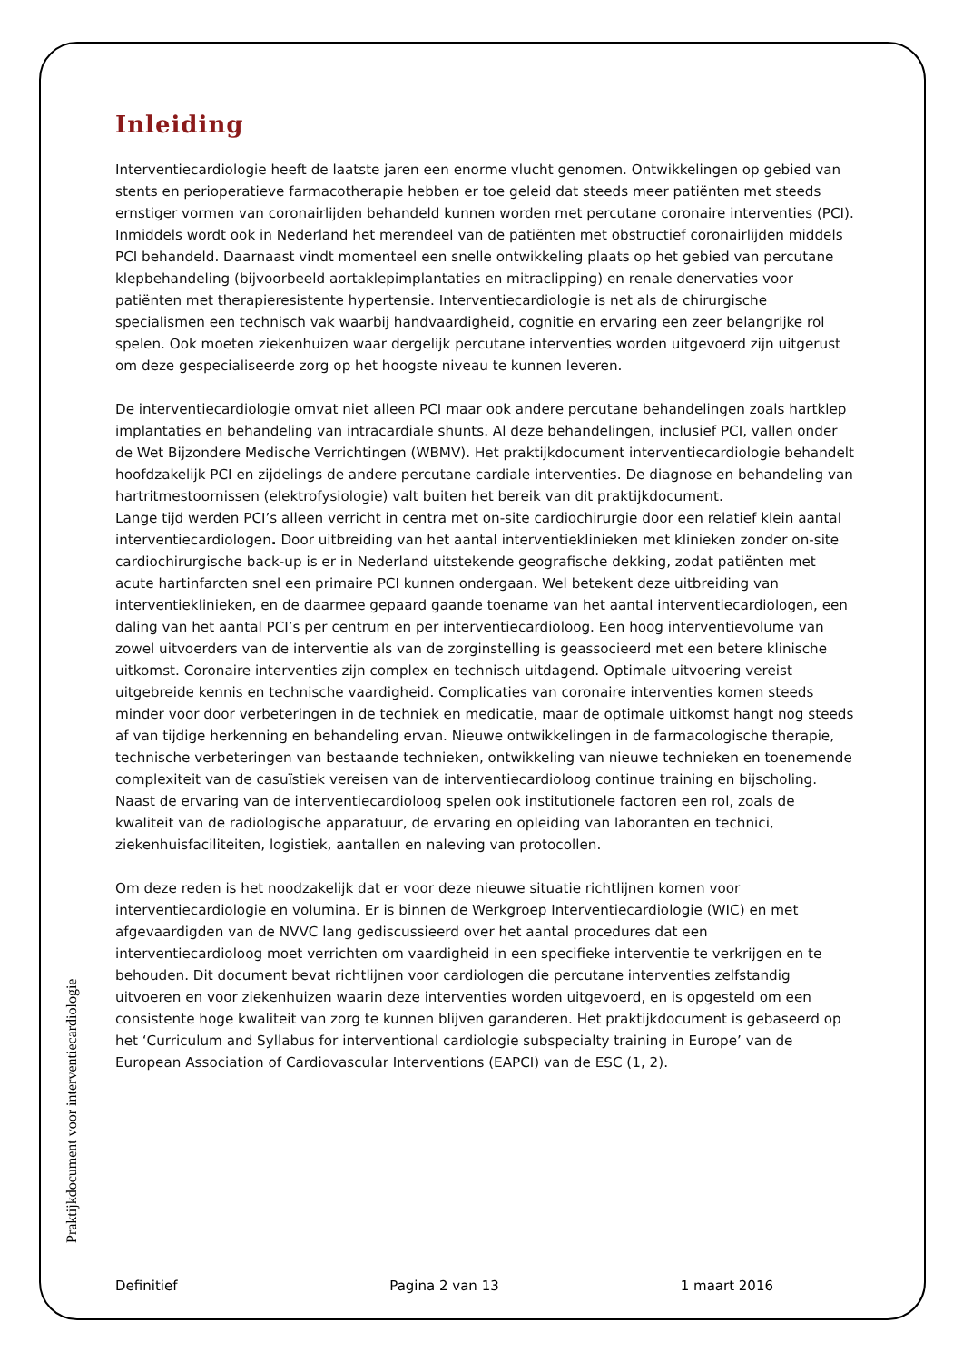Inleiding
Interventiecardiologie heeft de laatste jaren een enorme vlucht genomen. Ontwikkelingen op gebied van stents en perioperatieve farmacotherapie hebben er toe geleid dat steeds meer patiënten met steeds ernstiger vormen van coronairlijden behandeld kunnen worden met percutane coronaire interventies (PCI). Inmiddels wordt ook in Nederland het merendeel van de patiënten met obstructief coronairlijden middels PCI behandeld. Daarnaast vindt momenteel een snelle ontwikkeling plaats op het gebied van percutane klepbehandeling (bijvoorbeeld aortaklepimplantaties en mitraclipping) en renale denervaties voor patiënten met therapieresistente hypertensie. Interventiecardiologie is net als de chirurgische specialismen een technisch vak waarbij handvaardigheid, cognitie en ervaring een zeer belangrijke rol spelen. Ook moeten ziekenhuizen waar dergelijk percutane interventies worden uitgevoerd zijn uitgerust om deze gespecialiseerde zorg op het hoogste niveau te kunnen leveren.
De interventiecardiologie omvat niet alleen PCI maar ook andere percutane behandelingen zoals hartklep implantaties en behandeling van intracardiale shunts. Al deze behandelingen, inclusief PCI, vallen onder de Wet Bijzondere Medische Verrichtingen (WBMV). Het praktijkdocument interventiecardiologie behandelt hoofdzakelijk PCI en zijdelings de andere percutane cardiale interventies. De diagnose en behandeling van hartritmestoornissen (elektrofysiologie) valt buiten het bereik van dit praktijkdocument.
Lange tijd werden PCI’s alleen verricht in centra met on-site cardiochirurgie door een relatief klein aantal interventiecardiologen. Door uitbreiding van het aantal interventieklinieken met klinieken zonder on-site cardiochirurgische back-up is er in Nederland uitstekende geografische dekking, zodat patiënten met acute hartinfarcten snel een primaire PCI kunnen ondergaan. Wel betekent deze uitbreiding van interventieklinieken, en de daarmee gepaard gaande toename van het aantal interventiecardiologen, een daling van het aantal PCI’s per centrum en per interventiecardioloog. Een hoog interventievolume van zowel uitvoerders van de interventie als van de zorginstelling is geassocieerd met een betere klinische uitkomst. Coronaire interventies zijn complex en technisch uitdagend. Optimale uitvoering vereist uitgebreide kennis en technische vaardigheid. Complicaties van coronaire interventies komen steeds minder voor door verbeteringen in de techniek en medicatie, maar de optimale uitkomst hangt nog steeds af van tijdige herkenning en behandeling ervan. Nieuwe ontwikkelingen in de farmacologische therapie, technische verbeteringen van bestaande technieken, ontwikkeling van nieuwe technieken en toenemende complexiteit van de casuïstiek vereisen van de interventiecardioloog continue training en bijscholing. Naast de ervaring van de interventiecardioloog spelen ook institutionele factoren een rol, zoals de kwaliteit van de radiologische apparatuur, de ervaring en opleiding van laboranten en technici, ziekenhuisfaciliteiten, logistiek, aantallen en naleving van protocollen.
Om deze reden is het noodzakelijk dat er voor deze nieuwe situatie richtlijnen komen voor interventiecardiologie en volumina. Er is binnen de Werkgroep Interventiecardiologie (WIC) en met afgevaardigden van de NVVC lang gediscussieerd over het aantal procedures dat een interventiecardioloog moet verrichten om vaardigheid in een specifieke interventie te verkrijgen en te behouden. Dit document bevat richtlijnen voor cardiologen die percutane interventies zelfstandig uitvoeren en voor ziekenhuizen waarin deze interventies worden uitgevoerd, en is opgesteld om een consistente hoge kwaliteit van zorg te kunnen blijven garanderen. Het praktijkdocument is gebaseerd op het ‘Curriculum and Syllabus for interventional cardiologie subspecialty training in Europe’ van de European Association of Cardiovascular Interventions (EAPCI) van de ESC (1, 2).
Praktijkdocument voor interventiecardiologie
Definitief Pagina 2 van 13 1 maart 2016